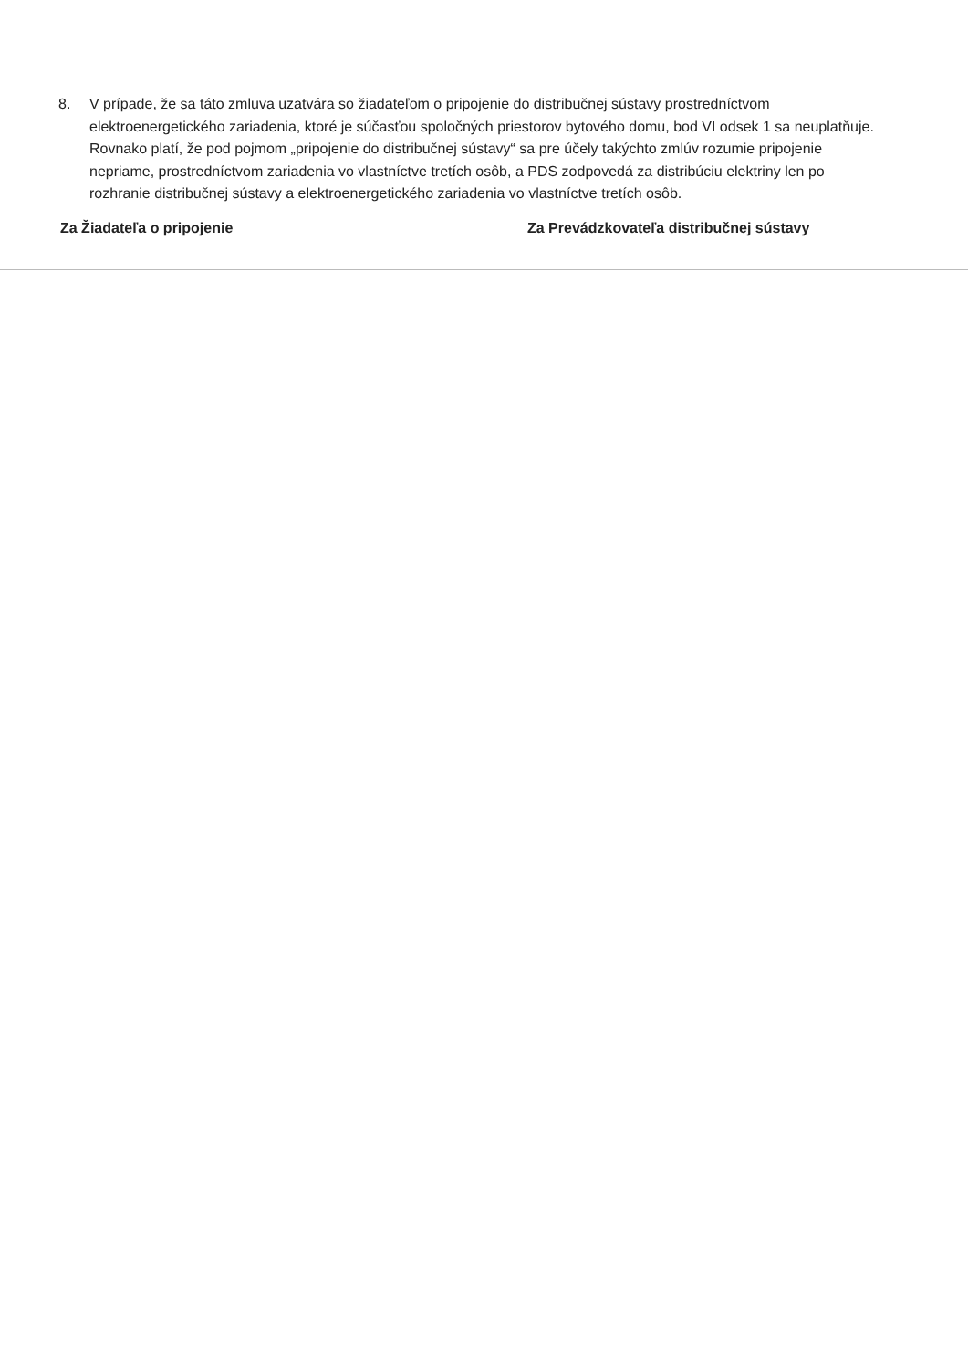8. V prípade, že sa táto zmluva uzatvára so žiadateľom o pripojenie do distribučnej sústavy prostredníctvom elektroenergetického zariadenia, ktoré je súčasťou spoločných priestorov bytového domu, bod VI odsek 1 sa neuplatňuje. Rovnako platí, že pod pojmom „pripojenie do distribučnej sústavy“ sa pre účely takýchto zmlúv rozumie pripojenie nepriame, prostredníctvom zariadenia vo vlastníctve tretích osôb, a PDS zodpovedá za distribúciu elektriny len po rozhranie distribučnej sústavy a elektroenergetického zariadenia vo vlastníctve tretích osôb.
Za Žiadateľa o pripojenie Za Prevádzkovateľa distribučnej sústavy